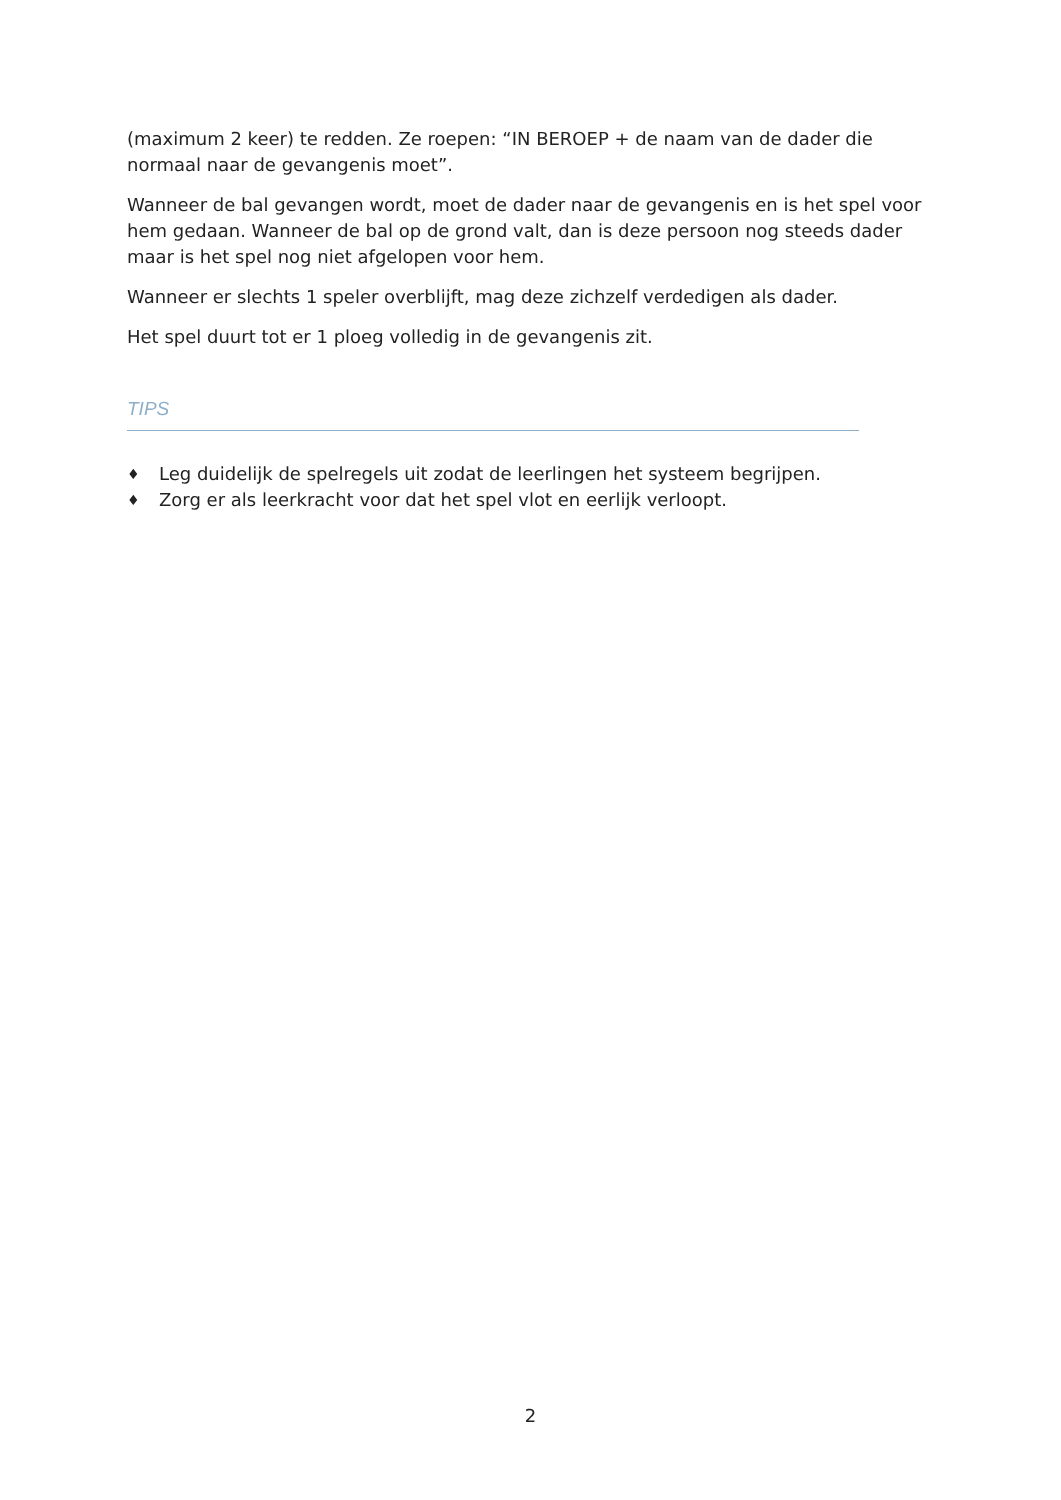(maximum 2 keer) te redden. Ze roepen: “IN BEROEP + de naam van de dader die normaal naar de gevangenis moet”.
Wanneer de bal gevangen wordt, moet de dader naar de gevangenis en is het spel voor hem gedaan. Wanneer de bal op de grond valt, dan is deze persoon nog steeds dader maar is het spel nog niet afgelopen voor hem.
Wanneer er slechts 1 speler overblijft, mag deze zichzelf verdedigen als dader.
Het spel duurt tot er 1 ploeg volledig in de gevangenis zit.
TIPS
♦ Leg duidelijk de spelregels uit zodat de leerlingen het systeem begrijpen.
♦ Zorg er als leerkracht voor dat het spel vlot en eerlijk verloopt.
2